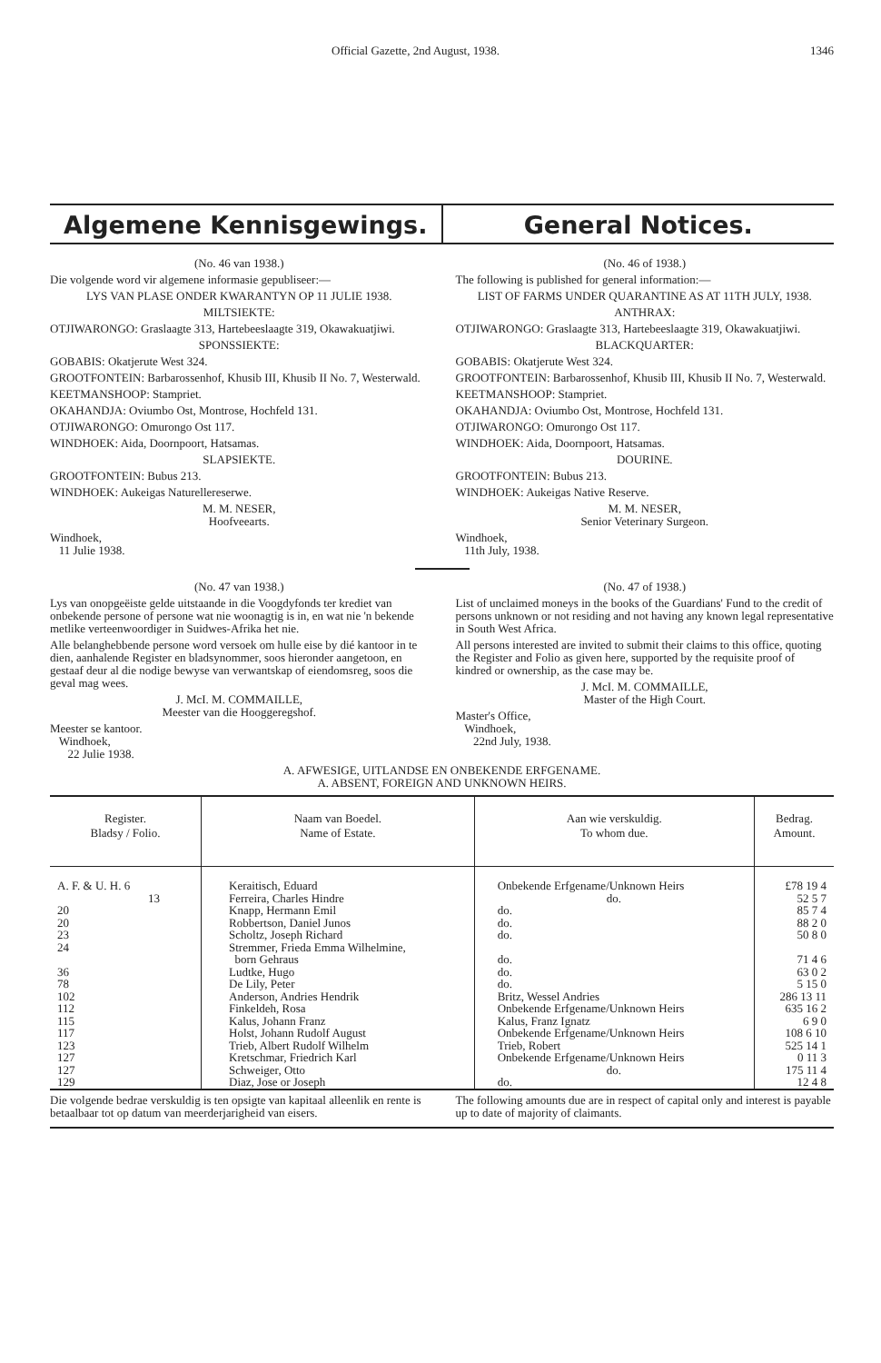Official Gazette, 2nd August, 1938. 1346
Algemene Kennisgewings. General Notices.
(No. 46 van 1938.)
Die volgende word vir algemene informasie gepubliseer:—
LYS VAN PLASE ONDER KWARANTYN OP 11 JULIE 1938.
MILTSIEKTE:
OTJIWARONGO: Graslaagte 313, Hartebeeslaagte 319, Okawakuatjiwi.
SPONSSIEKTE:
GOBABIS: Okatjerute West 324.
GROOTFONTEIN: Barbarossenhof, Khusib III, Khusib II No. 7, Westerwald.
KEETMANSHOOP: Stampriet.
OKAHANDJA: Oviumbo Ost, Montrose, Hochfeld 131.
OTJIWARONGO: Omurongo Ost 117.
WINDHOEK: Aida, Doornpoort, Hatsamas.
SLAPSIEKTE.
GROOTFONTEIN: Bubus 213.
WINDHOEK: Aukeigas Naturellereserwe.
M. M. NESER,
Hoofveearts.
Windhoek,
11 Julie 1938.
(No. 46 of 1938.)
The following is published for general information:—
LIST OF FARMS UNDER QUARANTINE AS AT 11TH JULY, 1938.
ANTHRAX:
OTJIWARONGO: Graslaagte 313, Hartebeeslaagte 319, Okawakuatjiwi.
BLACKQUARTER:
GOBABIS: Okatjerute West 324.
GROOTFONTEIN: Barbarossenhof, Khusib III, Khusib II No. 7, Westerwald.
KEETMANSHOOP: Stampriet.
OKAHANDJA: Oviumbo Ost, Montrose, Hochfeld 131.
OTJIWARONGO: Omurongo Ost 117.
WINDHOEK: Aida, Doornpoort, Hatsamas.
DOURINE.
GROOTFONTEIN: Bubus 213.
WINDHOEK: Aukeigas Native Reserve.
M. M. NESER,
Senior Veterinary Surgeon.
Windhoek,
11th July, 1938.
(No. 47 van 1938.)
Lys van onopgeëiste gelde uitstaande in die Voogdyfonds ter krediet van onbekende persone of persone wat nie woonagtig is in, en wat nie 'n bekende metlike verteenwoordiger in Suidwes-Afrika het nie.
Alle belanghebbende persone word versoek om hulle eise by dié kantoor in te dien, aanhalende Register en bladsynommer, soos hieronder aangetoon, en gestaaf deur al die nodige bewyse van verwantskap of eiendomsreg, soos die geval mag wees.
J. McI. M. COMMAILLE,
Meester van die Hooggeregshof.
Meester se kantoor.
Windhoek,
22 Julie 1938.
(No. 47 of 1938.)
List of unclaimed moneys in the books of the Guardians' Fund to the credit of persons unknown or not residing and not having any known legal representative in South West Africa.
All persons interested are invited to submit their claims to this office, quoting the Register and Folio as given here, supported by the requisite proof of kindred or ownership, as the case may be.
J. McI. M. COMMAILLE,
Master of the High Court.
Master's Office,
Windhoek,
22nd July, 1938.
A. AFWESIGE, UITLANDSE EN ONBEKENDE ERFGENAME.
A. ABSENT, FOREIGN AND UNKNOWN HEIRS.
| Register. Bladsy / Folio. | Naam van Boedel. Name of Estate. | Aan wie verskuldig. To whom due. | Bedrag. Amount. |
| --- | --- | --- | --- |
| A. F. & U. H. 6 13 20 20 23 24 36 78 102 112 115 117 123 127 127 129 | Keraitisch, Eduard Ferreira, Charles Hindre Knapp, Hermann Emil Robbertson, Daniel Junos Scholtz, Joseph Richard Stremmer, Frieda Emma Wilhelmine, born Gehraus Ludtke, Hugo De Lily, Peter Anderson, Andries Hendrik Finkeldeh, Rosa Kalus, Johann Franz Holst, Johann Rudolf August Trieb, Albert Rudolf Wilhelm Kretschmar, Friedrich Karl Schweiger, Otto Diaz, Jose or Joseph | Onbekende Erfgename/Unknown Heirs do. do. do. do. do. do. do. Britz, Wessel Andries Onbekende Erfgename/Unknown Heirs Kalus, Franz Ignatz Onbekende Erfgename/Unknown Heirs Trieb, Robert Onbekende Erfgename/Unknown Heirs do. do. | £78 19 4 52 5 7 85 7 4 88 2 0 50 8 0 71 4 6 63 0 2 5 15 0 286 13 11 635 16 2 6 9 0 108 6 10 525 14 1 0 11 3 175 11 4 12 4 8 |
Die volgende bedrae verskuldig is ten opsigte van kapitaal alleenlik en rente is betaalbaar tot op datum van meerderjarigheid van eisers.
The following amounts due are in respect of capital only and interest is payable up to date of majority of claimants.